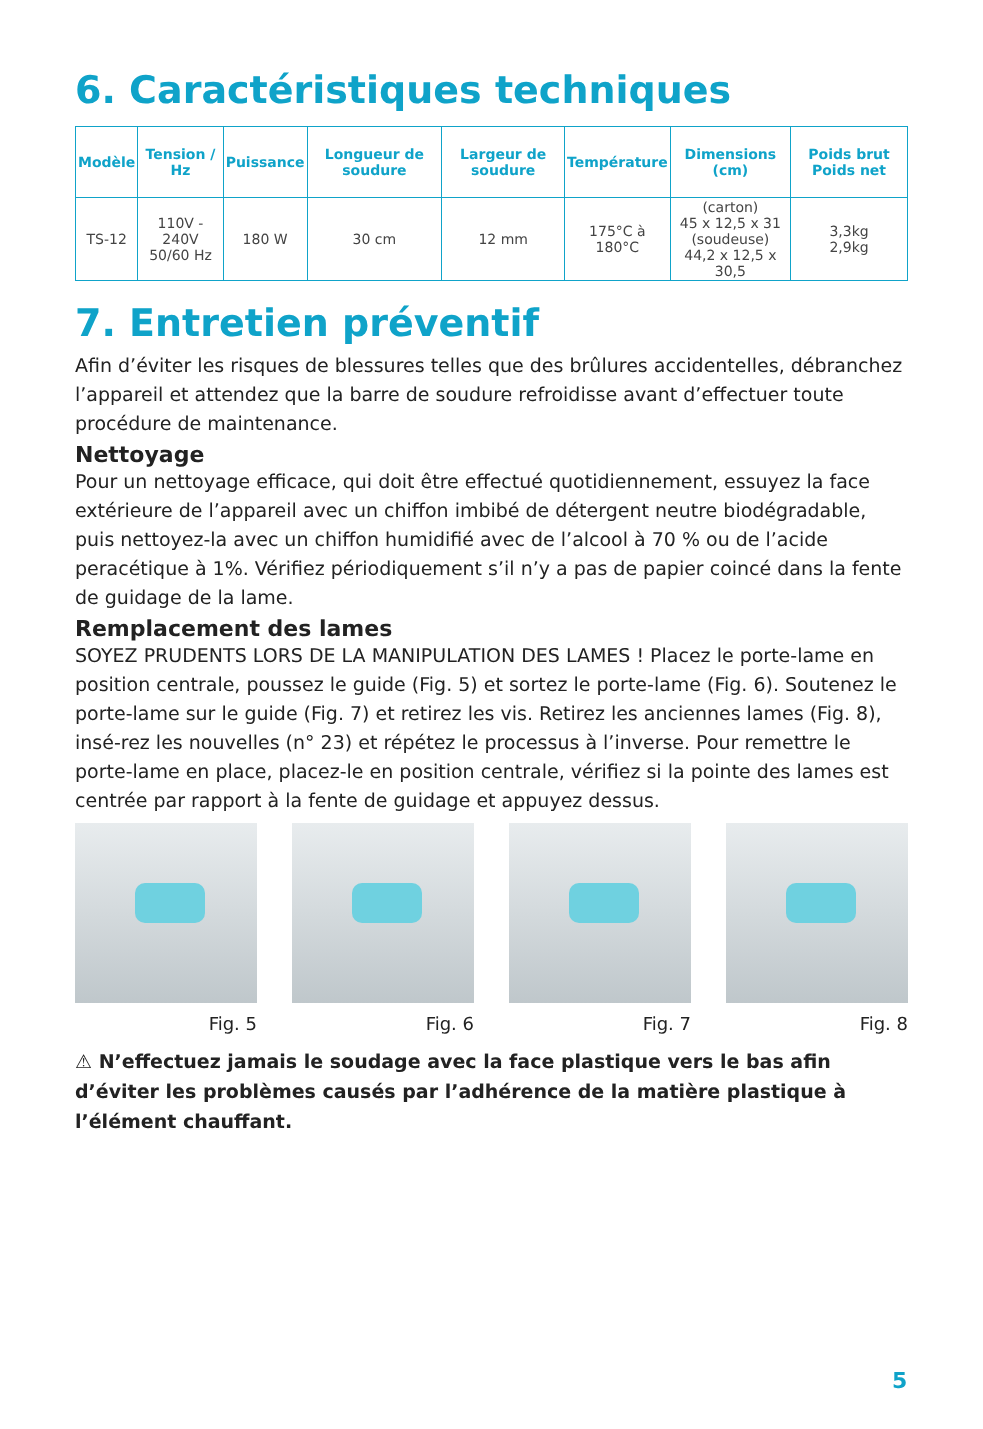6. Caractéristiques techniques
| Modèle | Tension / Hz | Puissance | Longueur de soudure | Largeur de soudure | Température | Dimensions (cm) | Poids brut Poids net |
| --- | --- | --- | --- | --- | --- | --- | --- |
| TS-12 | 110V - 240V 50/60 Hz | 180 W | 30 cm | 12 mm | 175°C à 180°C | (carton) 45 x 12,5 x 31 (soudeuse) 44,2 x 12,5 x 30,5 | 3,3kg 2,9kg |
7. Entretien préventif
Afin d’éviter les risques de blessures telles que des brûlures accidentelles, débranchez l’appareil et attendez que la barre de soudure refroidisse avant d’effectuer toute procédure de maintenance.
Nettoyage
Pour un nettoyage efficace, qui doit être effectué quotidiennement, essuyez la face extérieure de l’appareil avec un chiffon imbibé de détergent neutre biodégradable, puis nettoyez-la avec un chiffon humidifié avec de l’alcool à 70 % ou de l’acide peracétique à 1%. Vérifiez périodiquement s’il n’y a pas de papier coincé dans la fente de guidage de la lame.
Remplacement des lames
SOYEZ PRUDENTS LORS DE LA MANIPULATION DES LAMES ! Placez le porte-lame en position centrale, poussez le guide (Fig. 5) et sortez le porte-lame (Fig. 6). Soutenez le porte-lame sur le guide (Fig. 7) et retirez les vis. Retirez les anciennes lames (Fig. 8), insé-rez les nouvelles (n° 23) et répétez le processus à l’inverse. Pour remettre le porte-lame en place, placez-le en position centrale, vérifiez si la pointe des lames est centrée par rapport à la fente de guidage et appuyez dessus.
Fig. 5 Fig. 6 Fig. 7 Fig. 8
⚠ N’effectuez jamais le soudage avec la face plastique vers le bas afin d’éviter les problèmes causés par l’adhérence de la matière plastique à l’élément chauffant.
5